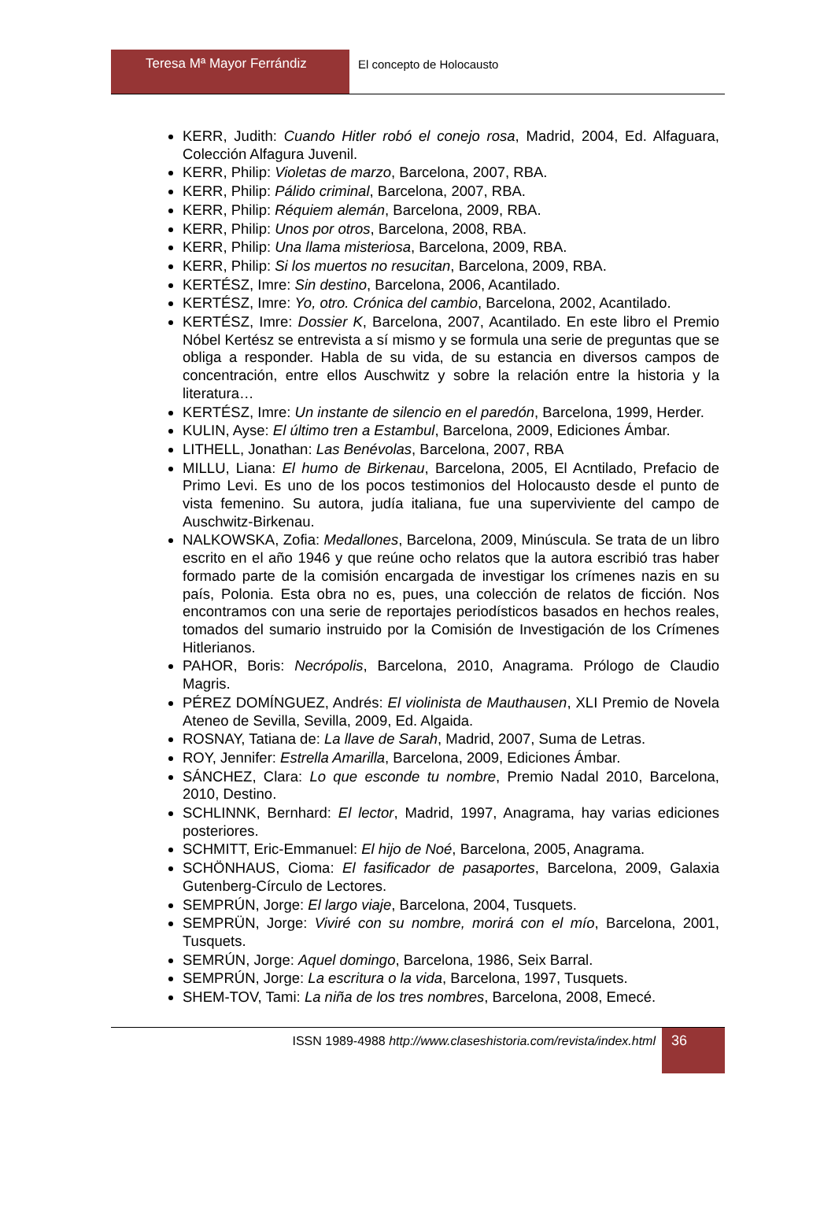Teresa Mª Mayor Ferrándiz El concepto de Holocausto
KERR, Judith: Cuando Hitler robó el conejo rosa, Madrid, 2004, Ed. Alfaguara, Colección Alfagura Juvenil.
KERR, Philip: Violetas de marzo, Barcelona, 2007, RBA.
KERR, Philip: Pálido criminal, Barcelona, 2007, RBA.
KERR, Philip: Réquiem alemán, Barcelona, 2009, RBA.
KERR, Philip: Unos por otros, Barcelona, 2008, RBA.
KERR, Philip: Una llama misteriosa, Barcelona, 2009, RBA.
KERR, Philip: Si los muertos no resucitan, Barcelona, 2009, RBA.
KERTÉSZ, Imre: Sin destino, Barcelona, 2006, Acantilado.
KERTÉSZ, Imre: Yo, otro. Crónica del cambio, Barcelona, 2002, Acantilado.
KERTÉSZ, Imre: Dossier K, Barcelona, 2007, Acantilado. En este libro el Premio Nóbel Kertész se entrevista a sí mismo y se formula una serie de preguntas que se obliga a responder. Habla de su vida, de su estancia en diversos campos de concentración, entre ellos Auschwitz y sobre la relación entre la historia y la literatura…
KERTÉSZ, Imre: Un instante de silencio en el paredón, Barcelona, 1999, Herder.
KULIN, Ayse: El último tren a Estambul, Barcelona, 2009, Ediciones Ámbar.
LITHELL, Jonathan: Las Benévolas, Barcelona, 2007, RBA
MILLU, Liana: El humo de Birkenau, Barcelona, 2005, El Acntilado, Prefacio de Primo Levi. Es uno de los pocos testimonios del Holocausto desde el punto de vista femenino. Su autora, judía italiana, fue una superviviente del campo de Auschwitz-Birkenau.
NALKOWSKA, Zofia: Medallones, Barcelona, 2009, Minúscula. Se trata de un libro escrito en el año 1946 y que reúne ocho relatos que la autora escribió tras haber formado parte de la comisión encargada de investigar los crímenes nazis en su país, Polonia. Esta obra no es, pues, una colección de relatos de ficción. Nos encontramos con una serie de reportajes periodísticos basados en hechos reales, tomados del sumario instruido por la Comisión de Investigación de los Crímenes Hitlerianos.
PAHOR, Boris: Necrópolis, Barcelona, 2010, Anagrama. Prólogo de Claudio Magris.
PÉREZ DOMÍNGUEZ, Andrés: El violinista de Mauthausen, XLI Premio de Novela Ateneo de Sevilla, Sevilla, 2009, Ed. Algaida.
ROSNAY, Tatiana de: La llave de Sarah, Madrid, 2007, Suma de Letras.
ROY, Jennifer: Estrella Amarilla, Barcelona, 2009, Ediciones Ámbar.
SÁNCHEZ, Clara: Lo que esconde tu nombre, Premio Nadal 2010, Barcelona, 2010, Destino.
SCHLINNK, Bernhard: El lector, Madrid, 1997, Anagrama, hay varias ediciones posteriores.
SCHMITT, Eric-Emmanuel: El hijo de Noé, Barcelona, 2005, Anagrama.
SCHÖNHAUS, Cioma: El fasificador de pasaportes, Barcelona, 2009, Galaxia Gutenberg-Círculo de Lectores.
SEMPRÚN, Jorge: El largo viaje, Barcelona, 2004, Tusquets.
SEMPRÜN, Jorge: Viviré con su nombre, morirá con el mío, Barcelona, 2001, Tusquets.
SEMRÚN, Jorge: Aquel domingo, Barcelona, 1986, Seix Barral.
SEMPRÚN, Jorge: La escritura o la vida, Barcelona, 1997, Tusquets.
SHEM-TOV, Tami: La niña de los tres nombres, Barcelona, 2008, Emecé.
ISSN 1989-4988 http://www.claseshistoria.com/revista/index.html
36